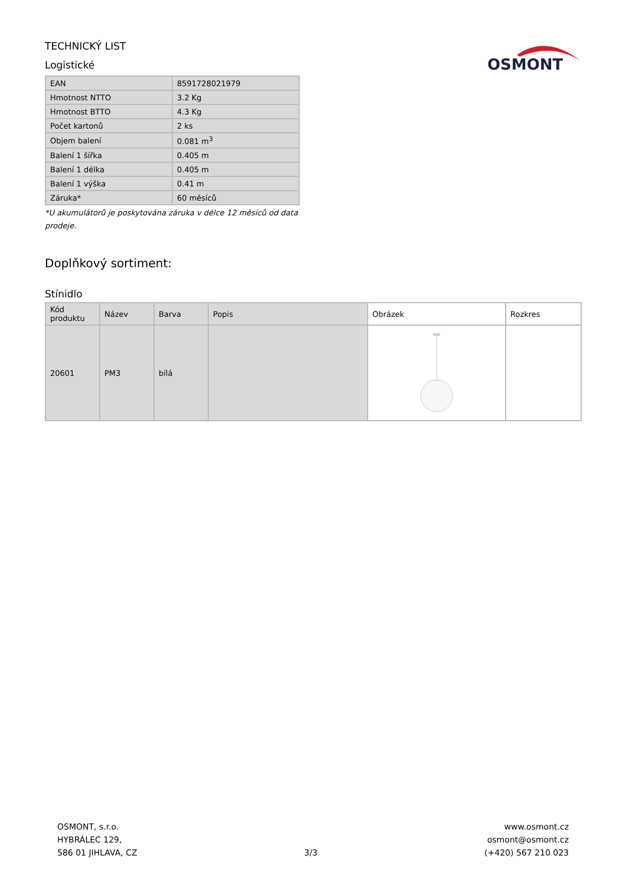TECHNICKÝ LIST
Logistické
OSMONT
| EAN | 8591728021979 |
| Hmotnost NTTO | 3.2 Kg |
| Hmotnost BTTO | 4.3 Kg |
| Počet kartonů | 2 ks |
| Objem balení | 0.081 m<sup>3</sup> |
| Balení 1 šířka | 0.405 m |
| Balení 1 délka | 0.405 m |
| Balení 1 výška | 0.41 m |
| Záruka* | 60 měsíců |
*U akumulátorů je poskytována záruka v délce 12 měsíců od data prodeje.
Doplňkový sortiment:
Stínidlo
| Kód produktu | Název | Barva | Popis | Obrázek | Rozkres |
| --- | --- | --- | --- | --- | --- |
| 20601 | PM3 | bílá | | | |
OSMONT, s.r.o.
HYBRÁLEC 129,
586 01 JIHLAVA, CZ
3/3
www.osmont.cz
osmont@osmont.cz
(+420) 567 210 023